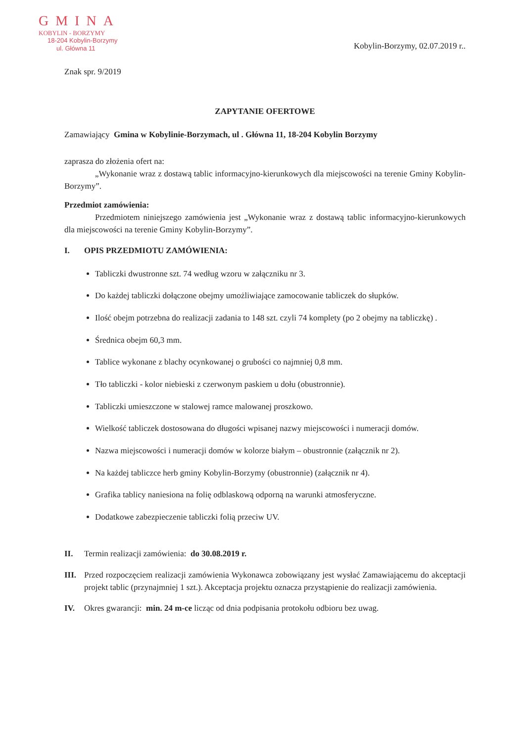GMINA
KOBYLIN - BORZYMY
18-204 Kobylin-Borzymy
ul. Główna 11
Kobylin-Borzymy, 02.07.2019 r..
Znak spr. 9/2019
ZAPYTANIE OFERTOWE
Zamawiający Gmina w Kobylinie-Borzymach, ul . Główna 11, 18-204 Kobylin Borzymy
zaprasza do złożenia ofert na:
„Wykonanie wraz z dostawą tablic informacyjno-kierunkowych dla miejscowości na terenie Gminy Kobylin-Borzymy”.
Przedmiot zamówienia:
Przedmiotem niniejszego zamówienia jest „Wykonanie wraz z dostawą tablic informacyjno-kierunkowych dla miejscowości na terenie Gminy Kobylin-Borzymy”.
I. OPIS PRZEDMIOTU ZAMÓWIENIA:
Tabliczki dwustronne szt. 74 według wzoru w załączniku nr 3.
Do każdej tabliczki dołączone obejmy umożliwiające zamocowanie tabliczek do słupków.
Ilość obejm potrzebna do realizacji zadania to 148 szt. czyli 74 komplety (po 2 obejmy na tabliczkę) .
Średnica obejm 60,3 mm.
Tablice wykonane z blachy ocynkowanej o grubości co najmniej 0,8 mm.
Tło tabliczki - kolor niebieski z czerwonym paskiem u dołu (obustronnie).
Tabliczki umieszczone w stalowej ramce malowanej proszkowo.
Wielkość tabliczek dostosowana do długości wpisanej nazwy miejscowości i numeracji domów.
Nazwa miejscowości i numeracji domów w kolorze białym – obustronnie (załącznik nr 2).
Na każdej tabliczce herb gminy Kobylin-Borzymy (obustronnie) (załącznik nr 4).
Grafika tablicy naniesiona na folię odblaskową odporną na warunki atmosferyczne.
Dodatkowe zabezpieczenie tabliczki folią przeciw UV.
II. Termin realizacji zamówienia: do 30.08.2019 r.
III. Przed rozpoczęciem realizacji zamówienia Wykonawca zobowiązany jest wysłać Zamawiającemu do akceptacji projekt tablic (przynajmniej 1 szt.). Akceptacja projektu oznacza przystąpienie do realizacji zamówienia.
IV. Okres gwarancji: min. 24 m-ce licząc od dnia podpisania protokołu odbioru bez uwag.